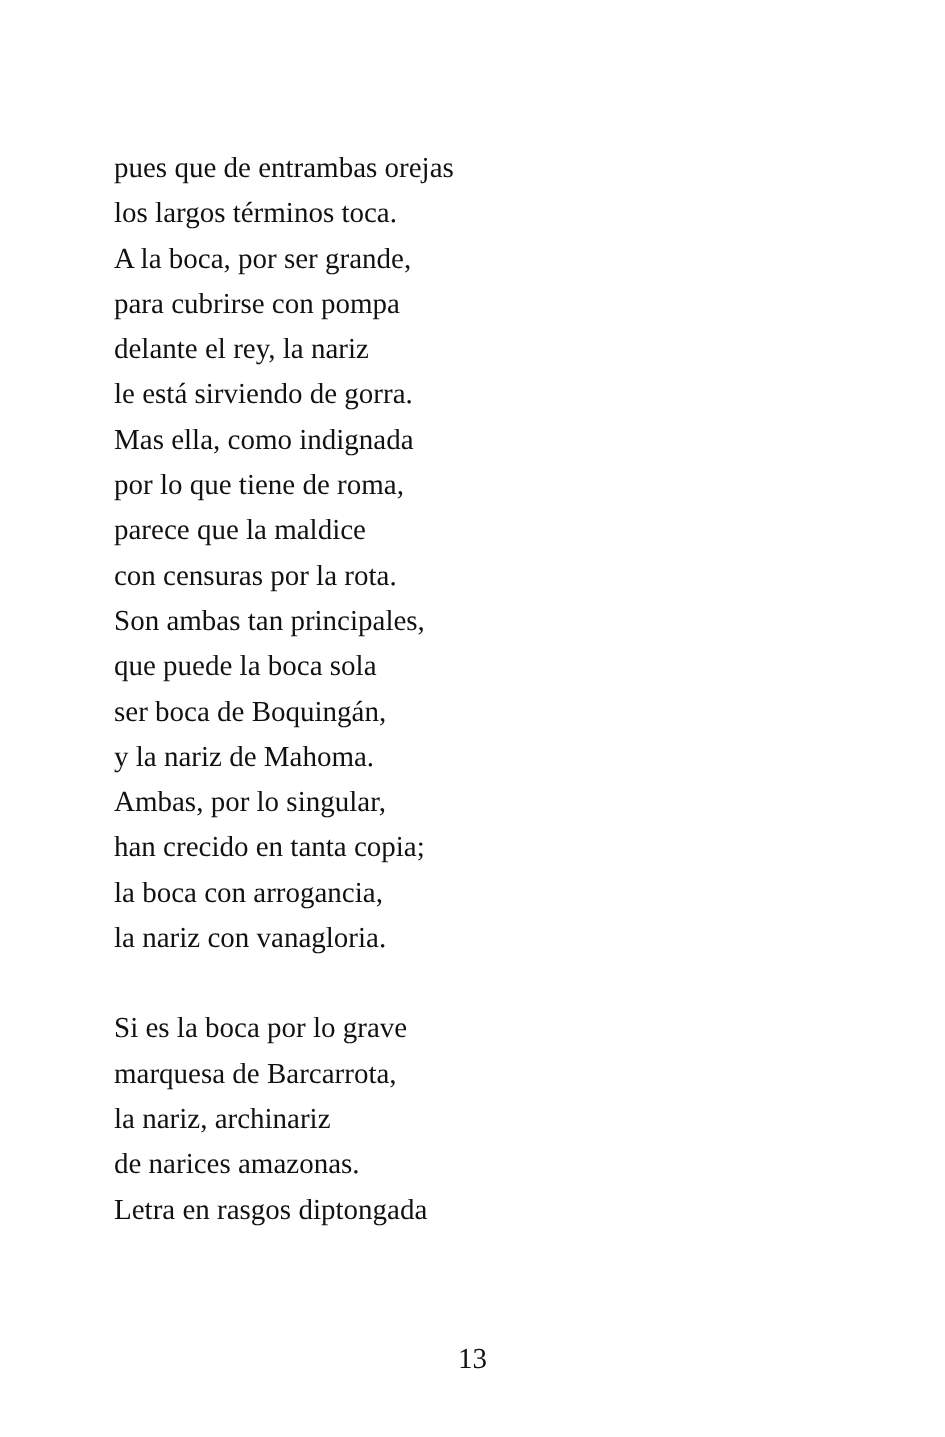pues que de entrambas orejas
los largos términos toca.
A la boca, por ser grande,
para cubrirse con pompa
delante el rey, la nariz
le está sirviendo de gorra.
Mas ella, como indignada
por lo que tiene de roma,
parece que la maldice
con censuras por la rota.
Son ambas tan principales,
que puede la boca sola
ser boca de Boquingán,
y la nariz de Mahoma.
Ambas, por lo singular,
han crecido en tanta copia;
la boca con arrogancia,
la nariz con vanagloria.
Si es la boca por lo grave
marquesa de Barcarrota,
la nariz, archinariz
de narices amazonas.
Letra en rasgos diptongada
13